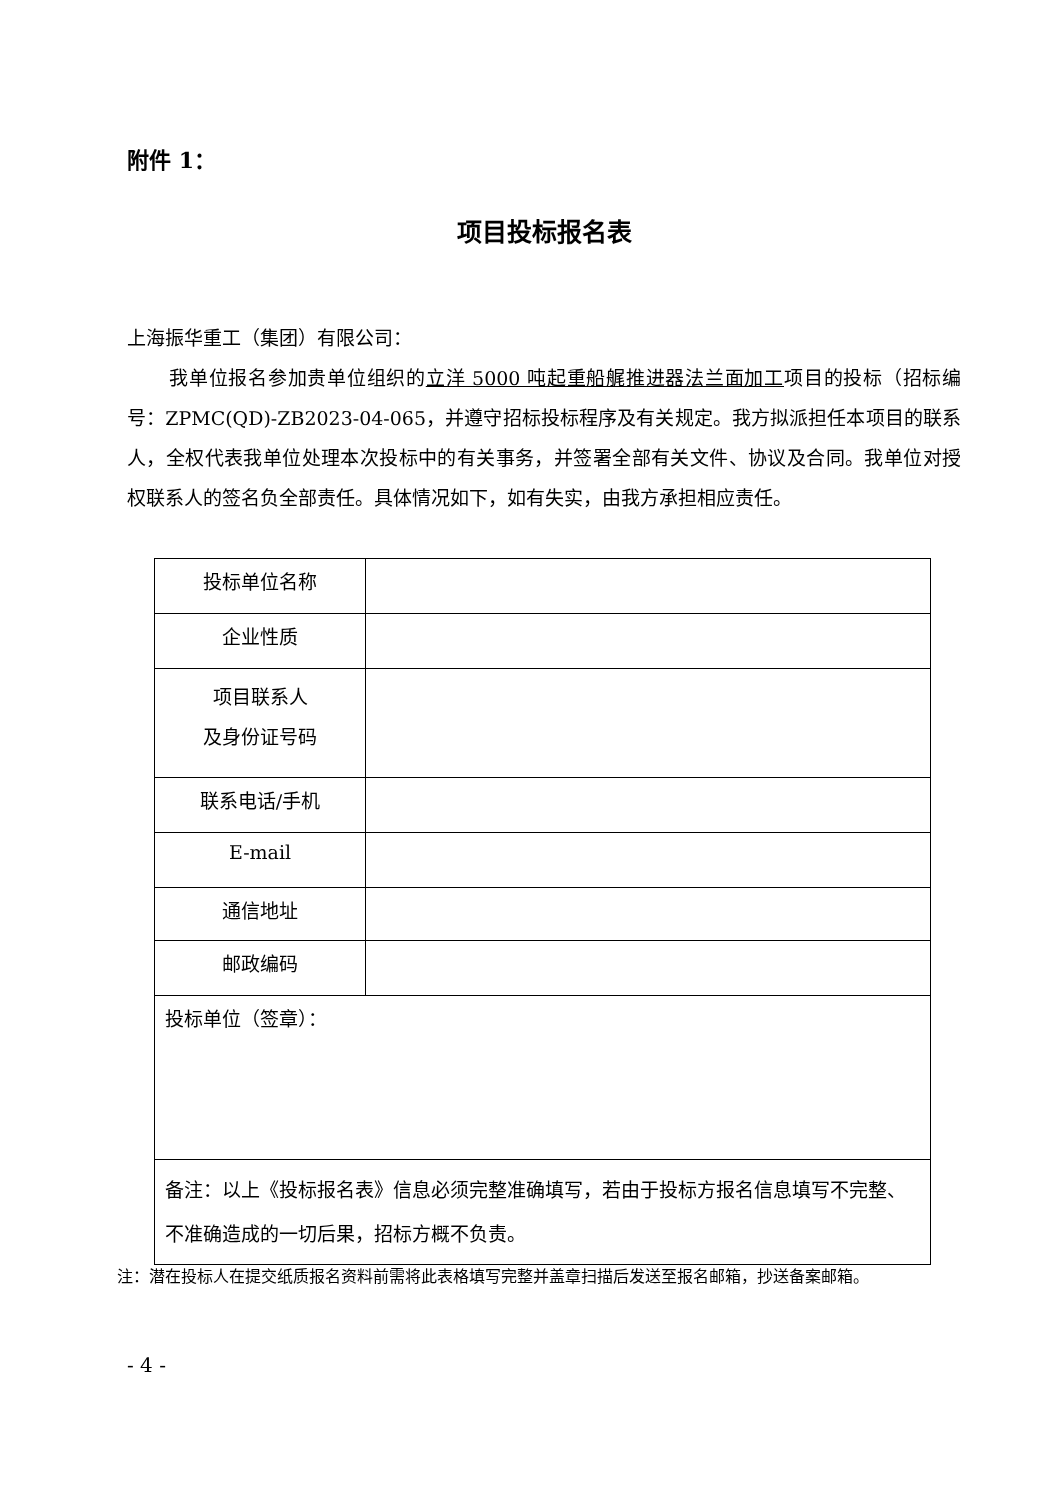附件 1：
项目投标报名表
上海振华重工（集团）有限公司：
我单位报名参加贵单位组织的立洋 5000 吨起重船艉推进器法兰面加工项目的投标（招标编号：ZPMC(QD)-ZB2023-04-065，并遵守招标投标程序及有关规定。我方拟派担任本项目的联系人，全权代表我单位处理本次投标中的有关事务，并签署全部有关文件、协议及合同。我单位对授权联系人的签名负全部责任。具体情况如下，如有失实，由我方承担相应责任。
| 投标单位名称 | |
| 企业性质 | |
| 项目联系人 及身份证号码 | |
| 联系电话/手机 | |
| E-mail | |
| 通信地址 | |
| 邮政编码 | |
| 投标单位（签章）： | |
| 备注：以上《投标报名表》信息必须完整准确填写，若由于投标方报名信息填写不完整、不准确造成的一切后果，招标方概不负责。 | |
注：潜在投标人在提交纸质报名资料前需将此表格填写完整并盖章扫描后发送至报名邮箱，抄送备案邮箱。
- 4 -